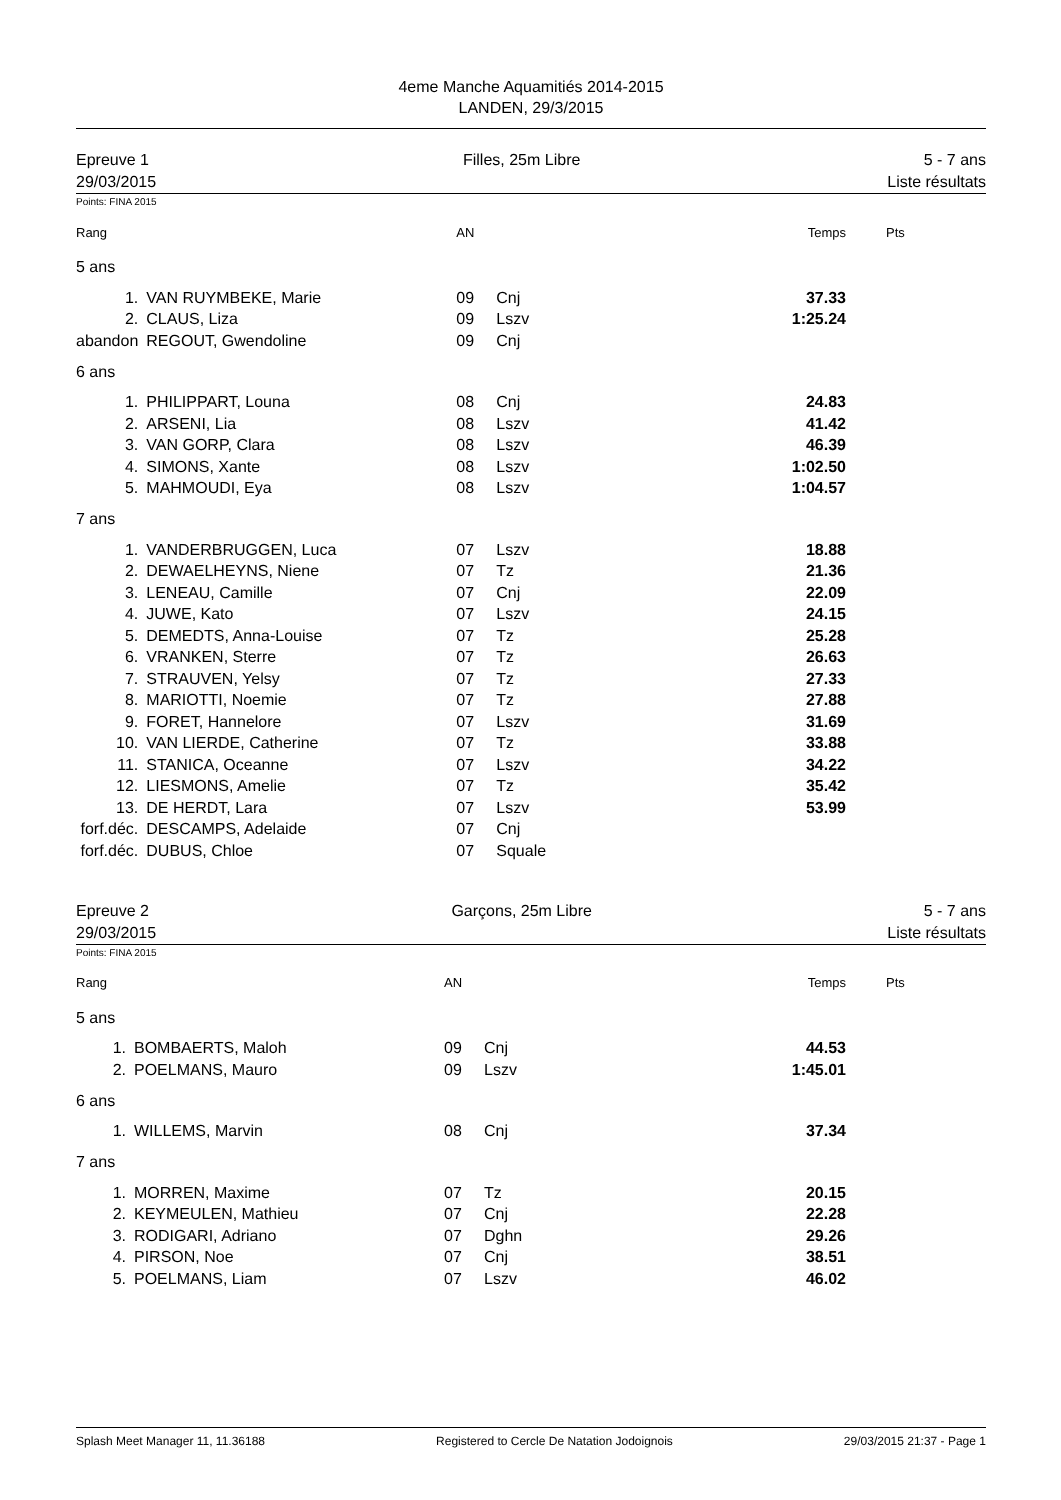4eme Manche Aquamitiés 2014-2015
LANDEN, 29/3/2015
Epreuve 1
29/03/2015
Filles, 25m Libre 5 - 7 ans
Liste résultats
Points: FINA 2015
| Rang | | AN | | Temps | Pts |
| --- | --- | --- | --- | --- | --- |
| 5 ans | | | | | |
| 1. | VAN RUYMBEKE, Marie | 09 | Cnj | 37.33 | |
| 2. | CLAUS, Liza | 09 | Lszv | 1:25.24 | |
| abandon | REGOUT, Gwendoline | 09 | Cnj | | |
| 6 ans | | | | | |
| 1. | PHILIPPART, Louna | 08 | Cnj | 24.83 | |
| 2. | ARSENI, Lia | 08 | Lszv | 41.42 | |
| 3. | VAN GORP, Clara | 08 | Lszv | 46.39 | |
| 4. | SIMONS, Xante | 08 | Lszv | 1:02.50 | |
| 5. | MAHMOUDI, Eya | 08 | Lszv | 1:04.57 | |
| 7 ans | | | | | |
| 1. | VANDERBRUGGEN, Luca | 07 | Lszv | 18.88 | |
| 2. | DEWAELHEYNS, Niene | 07 | Tz | 21.36 | |
| 3. | LENEAU, Camille | 07 | Cnj | 22.09 | |
| 4. | JUWE, Kato | 07 | Lszv | 24.15 | |
| 5. | DEMEDTS, Anna-Louise | 07 | Tz | 25.28 | |
| 6. | VRANKEN, Sterre | 07 | Tz | 26.63 | |
| 7. | STRAUVEN, Yelsy | 07 | Tz | 27.33 | |
| 8. | MARIOTTI, Noemie | 07 | Tz | 27.88 | |
| 9. | FORET, Hannelore | 07 | Lszv | 31.69 | |
| 10. | VAN LIERDE, Catherine | 07 | Tz | 33.88 | |
| 11. | STANICA, Oceanne | 07 | Lszv | 34.22 | |
| 12. | LIESMONS, Amelie | 07 | Tz | 35.42 | |
| 13. | DE HERDT, Lara | 07 | Lszv | 53.99 | |
| forf.déc. | DESCAMPS, Adelaide | 07 | Cnj | | |
| forf.déc. | DUBUS, Chloe | 07 | Squale | | |
Epreuve 2
29/03/2015
Garçons, 25m Libre 5 - 7 ans
Liste résultats
Points: FINA 2015
| Rang | | AN | | Temps | Pts |
| --- | --- | --- | --- | --- | --- |
| 5 ans | | | | | |
| 1. | BOMBAERTS, Maloh | 09 | Cnj | 44.53 | |
| 2. | POELMANS, Mauro | 09 | Lszv | 1:45.01 | |
| 6 ans | | | | | |
| 1. | WILLEMS, Marvin | 08 | Cnj | 37.34 | |
| 7 ans | | | | | |
| 1. | MORREN, Maxime | 07 | Tz | 20.15 | |
| 2. | KEYMEULEN, Mathieu | 07 | Cnj | 22.28 | |
| 3. | RODIGARI, Adriano | 07 | Dghn | 29.26 | |
| 4. | PIRSON, Noe | 07 | Cnj | 38.51 | |
| 5. | POELMANS, Liam | 07 | Lszv | 46.02 | |
Splash Meet Manager 11, 11.36188 Registered to Cercle De Natation Jodoignois 29/03/2015 21:37 - Page 1